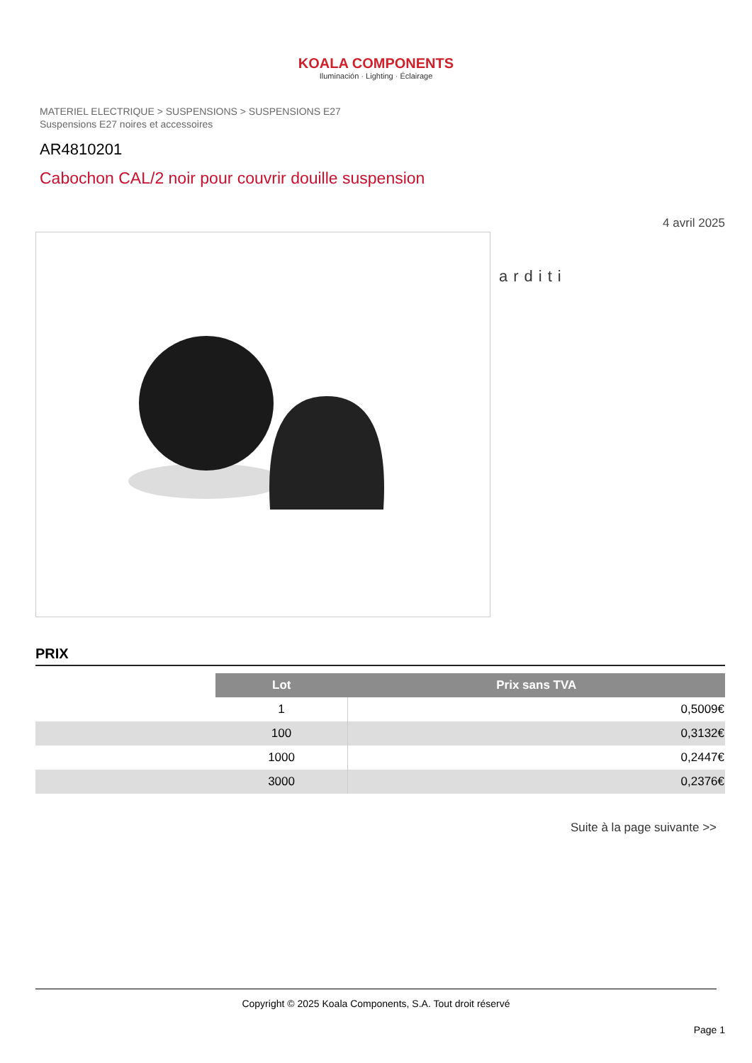KOALA COMPONENTS
Iluminación · Lighting · Éclairage
MATERIEL ELECTRIQUE > SUSPENSIONS > SUSPENSIONS E27
Suspensions E27 noires et accessoires
AR4810201
Cabochon CAL/2 noir pour couvrir douille suspension
4 avril 2025
arditi
PRIX
| | Lot | Prix sans TVA |
| | 1 | 0,5009€ |
| | 100 | 0,3132€ |
| | 1000 | 0,2447€ |
| | 3000 | 0,2376€ |
Suite à la page suivante >>
Copyright © 2025 Koala Components, S.A. Tout droit réservé
Page 1